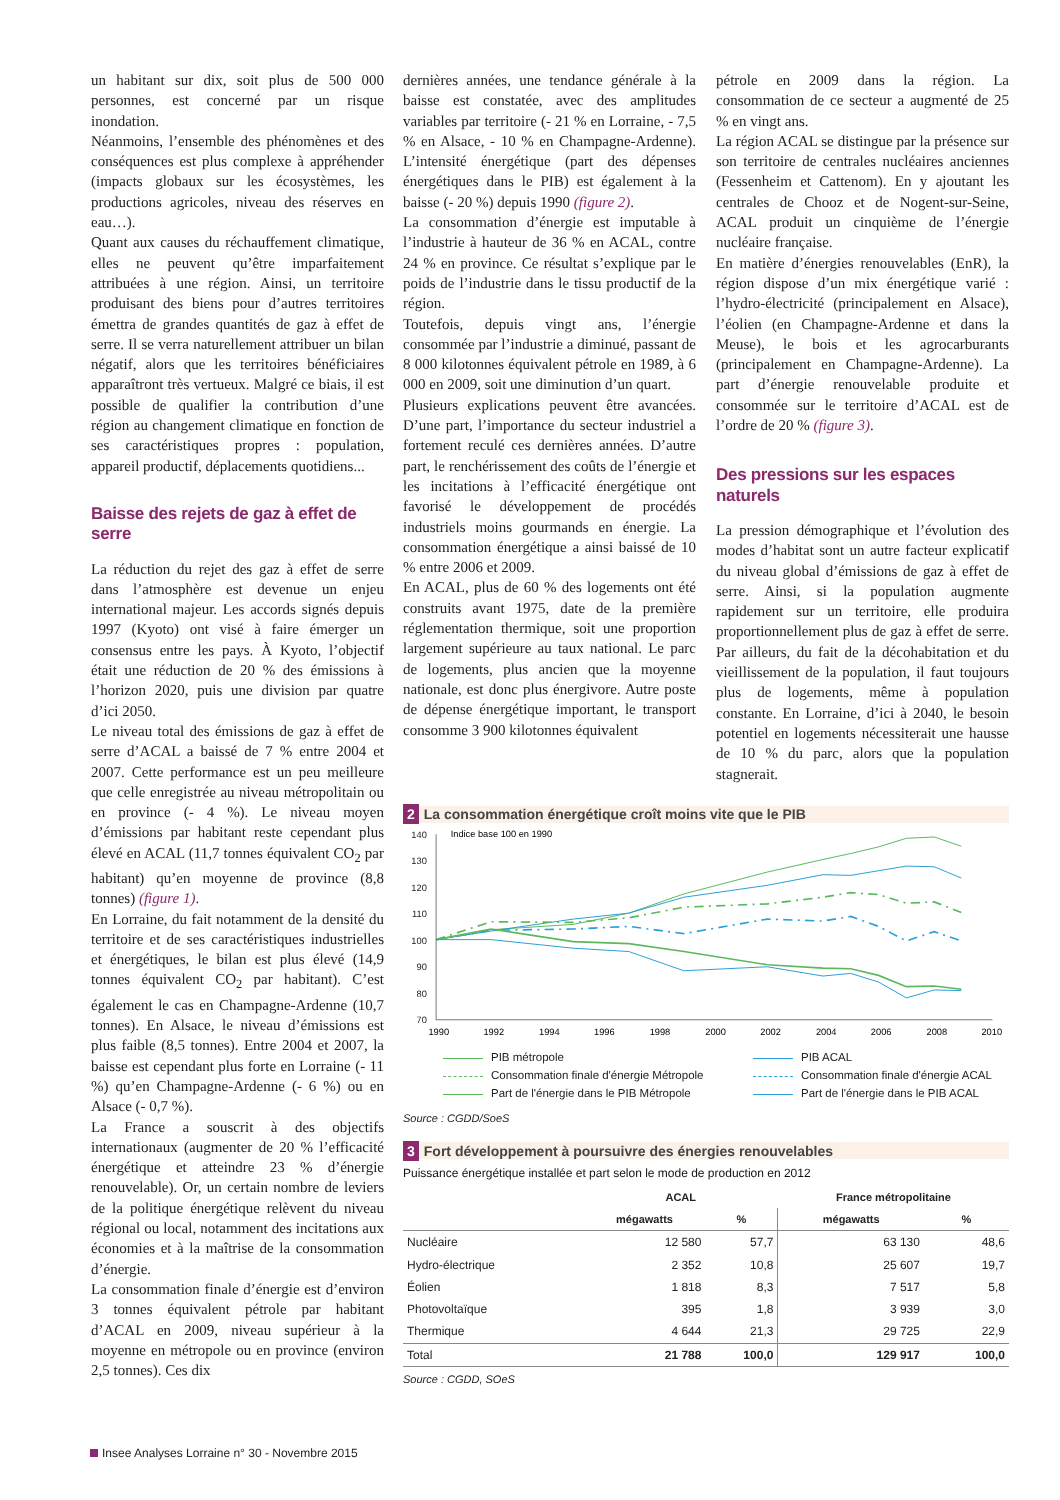un habitant sur dix, soit plus de 500 000 personnes, est concerné par un risque inondation.
Néanmoins, l’ensemble des phénomènes et des conséquences est plus complexe à appréhender (impacts globaux sur les écosystèmes, les productions agricoles, niveau des réserves en eau…).
Quant aux causes du réchauffement climatique, elles ne peuvent qu’être imparfaitement attribuées à une région. Ainsi, un territoire produisant des biens pour d’autres territoires émettra de grandes quantités de gaz à effet de serre. Il se verra naturellement attribuer un bilan négatif, alors que les territoires bénéficiaires apparaîtront très vertueux. Malgré ce biais, il est possible de qualifier la contribution d’une région au changement climatique en fonction de ses caractéristiques propres : population, appareil productif, déplacements quotidiens...
Baisse des rejets de gaz à effet de serre
La réduction du rejet des gaz à effet de serre dans l’atmosphère est devenue un enjeu international majeur. Les accords signés depuis 1997 (Kyoto) ont visé à faire émerger un consensus entre les pays. À Kyoto, l’objectif était une réduction de 20 % des émissions à l’horizon 2020, puis une division par quatre d’ici 2050.
Le niveau total des émissions de gaz à effet de serre d’ACAL a baissé de 7 % entre 2004 et 2007. Cette performance est un peu meilleure que celle enregistrée au niveau métropolitain ou en province (- 4 %). Le niveau moyen d’émissions par habitant reste cependant plus élevé en ACAL (11,7 tonnes équivalent CO<sub>2</sub> par habitant) qu’en moyenne de province (8,8 tonnes) (figure 1).
En Lorraine, du fait notamment de la densité du territoire et de ses caractéristiques industrielles et énergétiques, le bilan est plus élevé (14,9 tonnes équivalent CO<sub>2</sub> par habitant). C’est également le cas en Champagne-Ardenne (10,7 tonnes). En Alsace, le niveau d’émissions est plus faible (8,5 tonnes). Entre 2004 et 2007, la baisse est cependant plus forte en Lorraine (- 11 %) qu’en Champagne-Ardenne (- 6 %) ou en Alsace (- 0,7 %).
La France a souscrit à des objectifs internationaux (augmenter de 20 % l’efficacité énergétique et atteindre 23 % d’énergie renouvelable). Or, un certain nombre de leviers de la politique énergétique relèvent du niveau régional ou local, notamment des incitations aux économies et à la maîtrise de la consommation d’énergie.
La consommation finale d’énergie est d’environ 3 tonnes équivalent pétrole par habitant d’ACAL en 2009, niveau supérieur à la moyenne en métropole ou en province (environ 2,5 tonnes). Ces dix
dernières années, une tendance générale à la baisse est constatée, avec des amplitudes variables par territoire (- 21 % en Lorraine, - 7,5 % en Alsace, - 10 % en Champagne-Ardenne). L’intensité énergétique (part des dépenses énergétiques dans le PIB) est également à la baisse (- 20 %) depuis 1990 (figure 2).
La consommation d’énergie est imputable à l’industrie à hauteur de 36 % en ACAL, contre 24 % en province. Ce résultat s’explique par le poids de l’industrie dans le tissu productif de la région.
Toutefois, depuis vingt ans, l’énergie consommée par l’industrie a diminué, passant de 8 000 kilotonnes équivalent pétrole en 1989, à 6 000 en 2009, soit une diminution d’un quart.
Plusieurs explications peuvent être avancées. D’une part, l’importance du secteur industriel a fortement reculé ces dernières années. D’autre part, le renchérissement des coûts de l’énergie et les incitations à l’efficacité énergétique ont favorisé le développement de procédés industriels moins gourmands en énergie. La consommation énergétique a ainsi baissé de 10 % entre 2006 et 2009.
En ACAL, plus de 60 % des logements ont été construits avant 1975, date de la première réglementation thermique, soit une proportion largement supérieure au taux national. Le parc de logements, plus ancien que la moyenne nationale, est donc plus énergivore. Autre poste de dépense énergétique important, le transport consomme 3 900 kilotonnes équivalent
pétrole en 2009 dans la région. La consommation de ce secteur a augmenté de 25 % en vingt ans.
La région ACAL se distingue par la présence sur son territoire de centrales nucléaires anciennes (Fessenheim et Cattenom). En y ajoutant les centrales de Chooz et de Nogent-sur-Seine, ACAL produit un cinquième de l’énergie nucléaire française.
En matière d’énergies renouvelables (EnR), la région dispose d’un mix énergétique varié : l’hydro-électricité (principalement en Alsace), l’éolien (en Champagne-Ardenne et dans la Meuse), le bois et les agrocarburants (principalement en Champagne-Ardenne). La part d’énergie renouvelable produite et consommée sur le territoire d’ACAL est de l’ordre de 20 % (figure 3).
Des pressions sur les espaces naturels
La pression démographique et l’évolution des modes d’habitat sont un autre facteur explicatif du niveau global d’émissions de gaz à effet de serre. Ainsi, si la population augmente rapidement sur un territoire, elle produira proportionnellement plus de gaz à effet de serre. Par ailleurs, du fait de la décohabitation et du vieillissement de la population, il faut toujours plus de logements, même à population constante. En Lorraine, d’ici à 2040, le besoin potentiel en logements nécessiterait une hausse de 10 % du parc, alors que la population stagnerait.
2 La consommation énergétique croît moins vite que le PIB
Indice base 100 en 1990
140
130
120
110
100
90
80
70
1990
1992
1994
1996
1998
2000
2002
2004
2006
2008
2010
PIB métropole
PIB ACAL
Consommation finale d'énergie Métropole
Consommation finale d'énergie ACAL
Part de l'énergie dans le PIB Métropole
Part de l'énergie dans le PIB ACAL
Source : CGDD/SoeS
3 Fort développement à poursuivre des énergies renouvelables
Puissance énergétique installée et part selon le mode de production en 2012
| | ACAL | | France métropolitaine | |
| --- | --- | --- | --- | --- |
| | mégawatts | % | mégawatts | % |
| Nucléaire | 12 580 | 57,7 | 63 130 | 48,6 |
| Hydro-électrique | 2 352 | 10,8 | 25 607 | 19,7 |
| Éolien | 1 818 | 8,3 | 7 517 | 5,8 |
| Photovoltaïque | 395 | 1,8 | 3 939 | 3,0 |
| Thermique | 4 644 | 21,3 | 29 725 | 22,9 |
| Total | 21 788 | 100,0 | 129 917 | 100,0 |
Source : CGDD, SOeS
Insee Analyses Lorraine n° 30 - Novembre 2015